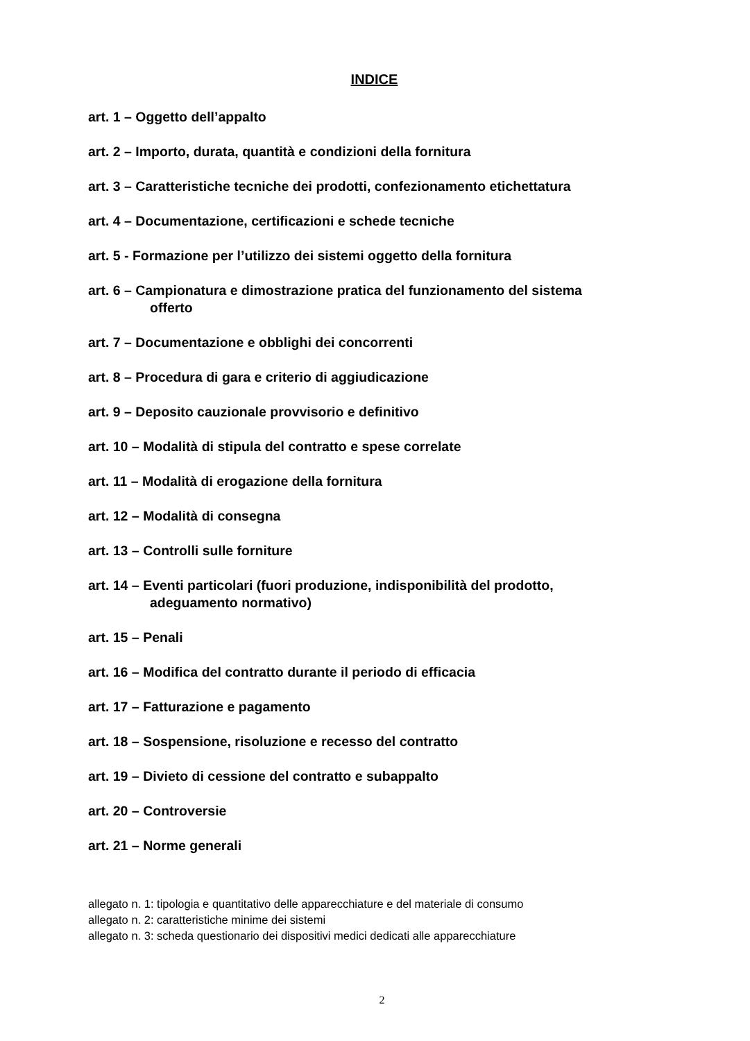INDICE
art. 1 – Oggetto dell’appalto
art. 2 – Importo, durata, quantità e condizioni della fornitura
art. 3 – Caratteristiche tecniche dei prodotti, confezionamento etichettatura
art. 4 – Documentazione, certificazioni e schede tecniche
art. 5 - Formazione per l’utilizzo dei sistemi oggetto della fornitura
art. 6 – Campionatura e dimostrazione pratica del funzionamento del sistema
offerto
art. 7 – Documentazione e obblighi dei concorrenti
art. 8 – Procedura di gara e criterio di aggiudicazione
art. 9 – Deposito cauzionale provvisorio e definitivo
art. 10 – Modalità di stipula del contratto e spese correlate
art. 11 – Modalità di erogazione della fornitura
art. 12 – Modalità di consegna
art. 13 – Controlli sulle forniture
art. 14 – Eventi particolari (fuori produzione, indisponibilità del prodotto,
adeguamento normativo)
art. 15 – Penali
art. 16 – Modifica del contratto durante il periodo di efficacia
art. 17 – Fatturazione e pagamento
art. 18 – Sospensione, risoluzione e recesso del contratto
art. 19 – Divieto di cessione del contratto e subappalto
art. 20 – Controversie
art. 21 – Norme generali
allegato n. 1: tipologia e quantitativo delle apparecchiature e del materiale di consumo
allegato n. 2: caratteristiche minime dei sistemi
allegato n. 3: scheda questionario dei dispositivi medici dedicati alle apparecchiature
2